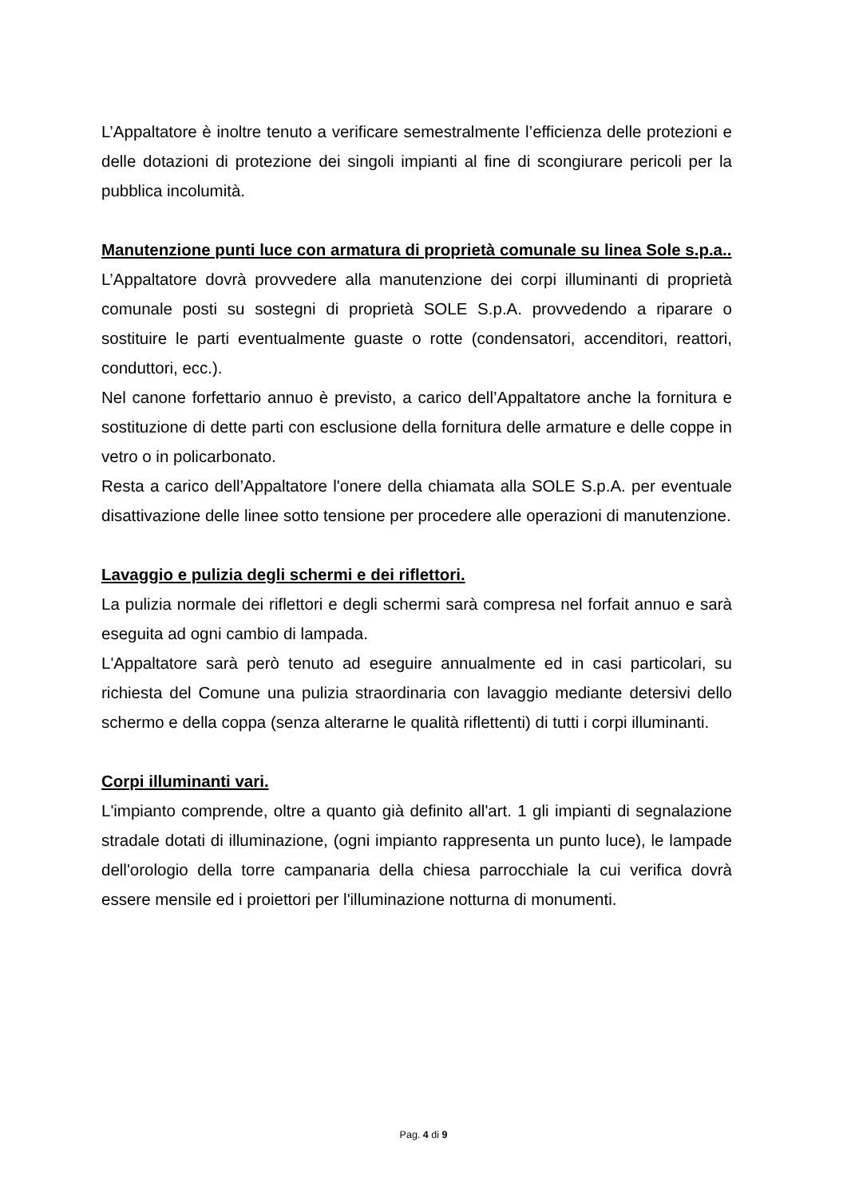L’Appaltatore è inoltre tenuto a verificare semestralmente l’efficienza delle protezioni e delle dotazioni di protezione dei singoli impianti al fine di scongiurare pericoli per la pubblica incolumità.
Manutenzione punti luce con armatura di proprietà comunale su linea Sole s.p.a..
L’Appaltatore dovrà provvedere alla manutenzione dei corpi illuminanti di proprietà comunale posti su sostegni di proprietà SOLE S.p.A. provvedendo a riparare o sostituire le parti eventualmente guaste o rotte (condensatori, accenditori, reattori, conduttori, ecc.).
Nel canone forfettario annuo è previsto, a carico dell’Appaltatore anche la fornitura e sostituzione di dette parti con esclusione della fornitura delle armature e delle coppe in vetro o in policarbonato.
Resta a carico dell’Appaltatore l'onere della chiamata alla SOLE S.p.A. per eventuale disattivazione delle linee sotto tensione per procedere alle operazioni di manutenzione.
Lavaggio e pulizia degli schermi e dei riflettori.
La pulizia normale dei riflettori e degli schermi sarà compresa nel forfait annuo e sarà eseguita ad ogni cambio di lampada.
L'Appaltatore sarà però tenuto ad eseguire annualmente ed in casi particolari, su richiesta del Comune una pulizia straordinaria con lavaggio mediante detersivi dello schermo e della coppa (senza alterarne le qualità riflettenti) di tutti i corpi illuminanti.
Corpi illuminanti vari.
L'impianto comprende, oltre a quanto già definito all'art. 1 gli impianti di segnalazione stradale dotati di illuminazione, (ogni impianto rappresenta un punto luce), le lampade dell'orologio della torre campanaria della chiesa parrocchiale la cui verifica dovrà essere mensile ed i proiettori per l'illuminazione notturna di monumenti.
Pag. 4 di 9